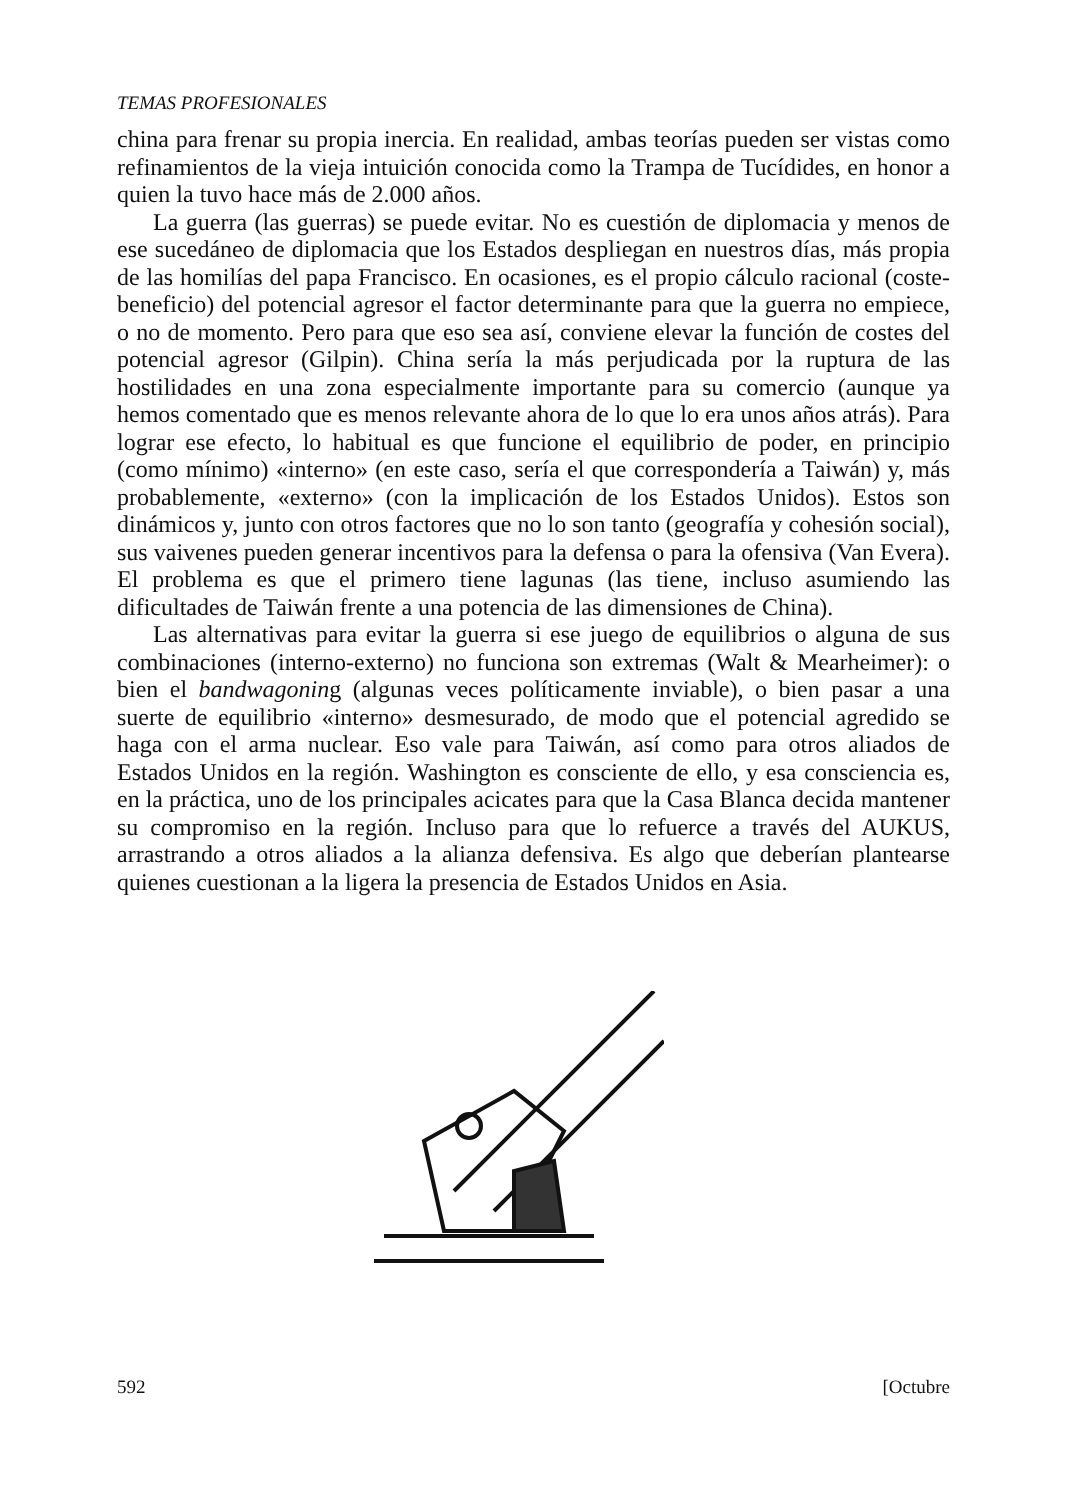TEMAS PROFESIONALES
china para frenar su propia inercia. En realidad, ambas teorías pueden ser vistas como refinamientos de la vieja intuición conocida como la Trampa de Tucídides, en honor a quien la tuvo hace más de 2.000 años.
La guerra (las guerras) se puede evitar. No es cuestión de diplomacia y menos de ese sucedáneo de diplomacia que los Estados despliegan en nuestros días, más propia de las homilías del papa Francisco. En ocasiones, es el propio cálculo racional (coste-beneficio) del potencial agresor el factor determinante para que la guerra no empiece, o no de momento. Pero para que eso sea así, conviene elevar la función de costes del potencial agresor (Gilpin). China sería la más perjudicada por la ruptura de las hostilidades en una zona especialmente importante para su comercio (aunque ya hemos comentado que es menos relevante ahora de lo que lo era unos años atrás). Para lograr ese efecto, lo habitual es que funcione el equilibrio de poder, en principio (como mínimo) «interno» (en este caso, sería el que correspondería a Taiwán) y, más probablemente, «externo» (con la implicación de los Estados Unidos). Estos son dinámicos y, junto con otros factores que no lo son tanto (geografía y cohesión social), sus vaivenes pueden generar incentivos para la defensa o para la ofensiva (Van Evera). El problema es que el primero tiene lagunas (las tiene, incluso asumiendo las dificultades de Taiwán frente a una potencia de las dimensiones de China).
Las alternativas para evitar la guerra si ese juego de equilibrios o alguna de sus combinaciones (interno-externo) no funciona son extremas (Walt & Mearheimer): o bien el bandwagoning (algunas veces políticamente inviable), o bien pasar a una suerte de equilibrio «interno» desmesurado, de modo que el potencial agredido se haga con el arma nuclear. Eso vale para Taiwán, así como para otros aliados de Estados Unidos en la región. Washington es consciente de ello, y esa consciencia es, en la práctica, uno de los principales acicates para que la Casa Blanca decida mantener su compromiso en la región. Incluso para que lo refuerce a través del AUKUS, arrastrando a otros aliados a la alianza defensiva. Es algo que deberían plantearse quienes cuestionan a la ligera la presencia de Estados Unidos en Asia.
592 [Octubre